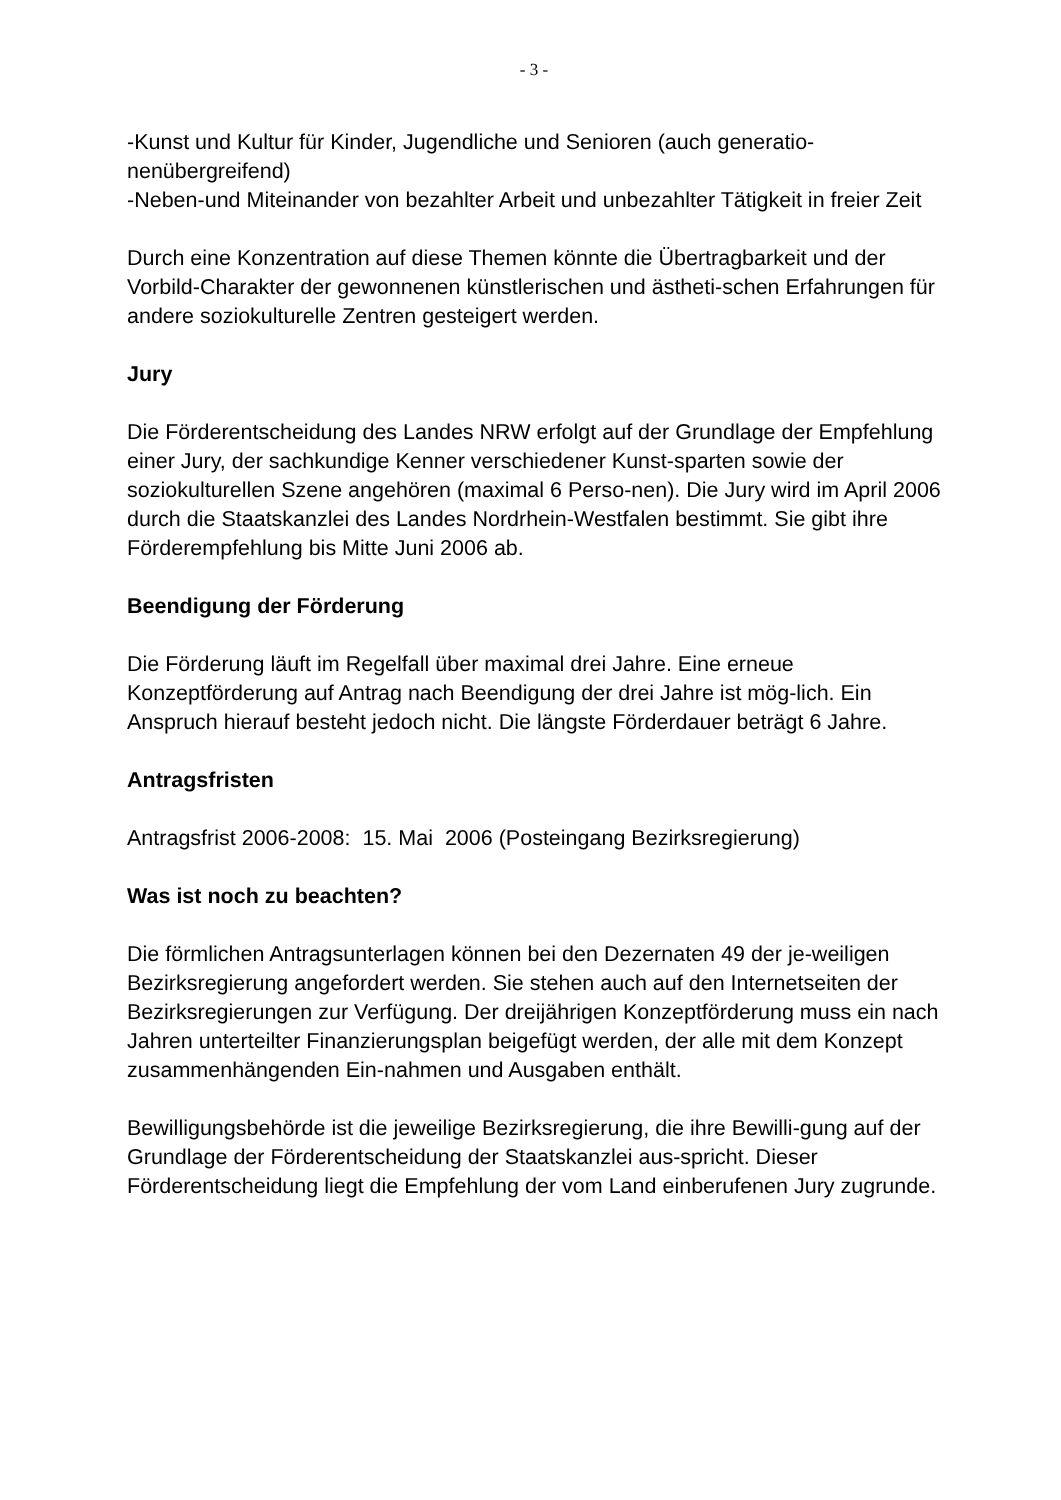- 3 -
-Kunst und Kultur für Kinder, Jugendliche und Senioren (auch generatio-nenübergreifend)
-Neben-und Miteinander von bezahlter Arbeit und unbezahlter Tätigkeit in freier Zeit
Durch eine Konzentration auf diese Themen könnte die Übertragbarkeit und der Vorbild-Charakter der gewonnenen künstlerischen und ästheti-schen Erfahrungen für andere soziokulturelle Zentren gesteigert werden.
Jury
Die Förderentscheidung des Landes NRW erfolgt auf der Grundlage der Empfehlung einer Jury, der sachkundige Kenner verschiedener Kunst-sparten sowie der soziokulturellen Szene angehören (maximal 6 Perso-nen). Die Jury wird im April 2006 durch die Staatskanzlei des Landes Nordrhein-Westfalen bestimmt. Sie gibt ihre Förderempfehlung bis Mitte Juni 2006 ab.
Beendigung der Förderung
Die Förderung läuft im Regelfall über maximal drei Jahre. Eine erneue Konzeptförderung auf Antrag nach Beendigung der drei Jahre ist mög-lich. Ein Anspruch hierauf besteht jedoch nicht. Die längste Förderdauer beträgt 6 Jahre.
Antragsfristen
Antragsfrist 2006-2008: 15. Mai 2006 (Posteingang Bezirksregierung)
Was ist noch zu beachten?
Die förmlichen Antragsunterlagen können bei den Dezernaten 49 der je-weiligen Bezirksregierung angefordert werden. Sie stehen auch auf den Internetseiten der Bezirksregierungen zur Verfügung. Der dreijährigen Konzeptförderung muss ein nach Jahren unterteilter Finanzierungsplan beigefügt werden, der alle mit dem Konzept zusammenhängenden Ein-nahmen und Ausgaben enthält.
Bewilligungsbehörde ist die jeweilige Bezirksregierung, die ihre Bewilli-gung auf der Grundlage der Förderentscheidung der Staatskanzlei aus-spricht. Dieser Förderentscheidung liegt die Empfehlung der vom Land einberufenen Jury zugrunde.